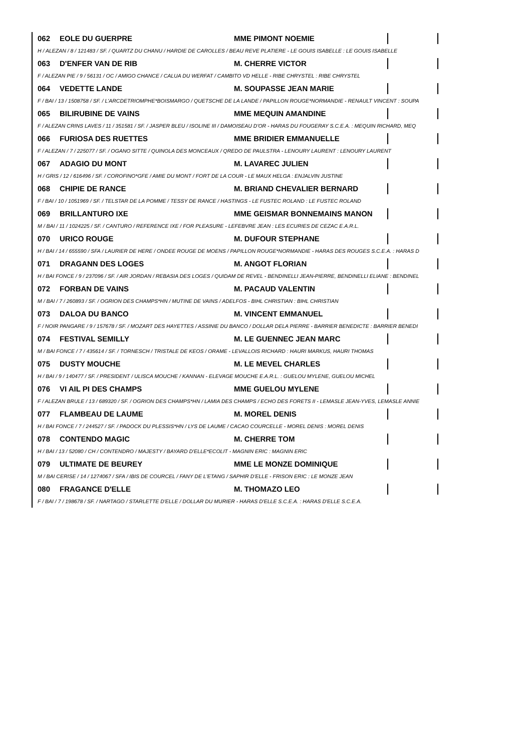062 EOLE DU GUERPRE MME PIMONT NOEMIE
H / ALEZAN / 8 / 121483 / SF. / QUARTZ DU CHANU / HARDIE DE CAROLLES / BEAU REVE PLATIERE - LE GOUIS ISABELLE : LE GOUIS ISABELLE
063 D'ENFER VAN DE RIB M. CHERRE VICTOR
F / ALEZAN PIE / 9 / 56131 / OC / AMIGO CHANCE / CALUA DU WERFAT / CAMBITO VD HELLE - RIBE CHRYSTEL : RIBE CHRYSTEL
064 VEDETTE LANDE M. SOUPASSE JEAN MARIE
F / BAI / 13 / 1508758 / SF. / L'ARCDETRIOMPHE*BOISMARGO / QUETSCHE DE LA LANDE / PAPILLON ROUGE*NORMANDIE - RENAULT VINCENT : SOUPA
065 BILIRUBINE DE VAINS MME MEQUIN AMANDINE
F / ALEZAN CRINS LAVES / 11 / 351581 / SF. / JASPER BLEU / ISOLINE III / DAMOISEAU D'OR - HARAS DU FOUGERAY S.C.E.A. : MEQUIN RICHARD, MEQ
066 FURIOSA DES RUETTES MME BRIDIER EMMANUELLE
F / ALEZAN / 7 / 225077 / SF. / OGANO SITTE / QUINOLA DES MONCEAUX / QREDO DE PAULSTRA - LENOURY LAURENT : LENOURY LAURENT
067 ADAGIO DU MONT M. LAVAREC JULIEN
H / GRIS / 12 / 616496 / SF. / COROFINO*GFE / AMIE DU MONT / FORT DE LA COUR - LE MAUX HELGA : ENJALVIN JUSTINE
068 CHIPIE DE RANCE M. BRIAND CHEVALIER BERNARD
F / BAI / 10 / 1051969 / SF. / TELSTAR DE LA POMME / TESSY DE RANCE / HASTINGS - LE FUSTEC ROLAND : LE FUSTEC ROLAND
069 BRILLANTURO IXE MME GEISMAR BONNEMAINS MANON
M / BAI / 11 / 1024225 / SF. / CANTURO / REFERENCE IXE / FOR PLEASURE - LEFEBVRE JEAN : LES ECURIES DE CEZAC E.A.R.L.
070 URICO ROUGE M. DUFOUR STEPHANE
H / BAI / 14 / 655590 / SFA / LAURIER DE HERE / ONDEE ROUGE DE MOENS / PAPILLON ROUGE*NORMANDIE - HARAS DES ROUGES S.C.E.A. : HARAS D
071 DRAGANN DES LOGES M. ANGOT FLORIAN
H / BAI FONCE / 9 / 237096 / SF. / AIR JORDAN / REBASIA DES LOGES / QUIDAM DE REVEL - BENDINELLI JEAN-PIERRE, BENDINELLI ELIANE : BENDINEL
072 FORBAN DE VAINS M. PACAUD VALENTIN
M / BAI / 7 / 260893 / SF. / OGRION DES CHAMPS*HN / MUTINE DE VAINS / ADELFOS - BIHL CHRISTIAN : BIHL CHRISTIAN
073 DALOA DU BANCO M. VINCENT EMMANUEL
F / NOIR PANGARE / 9 / 157678 / SF. / MOZART DES HAYETTES / ASSINIE DU BANCO / DOLLAR DELA PIERRE - BARRIER BENEDICTE : BARRIER BENEDI
074 FESTIVAL SEMILLY M. LE GUENNEC JEAN MARC
M / BAI FONCE / 7 / 435614 / SF. / TORNESCH / TRISTALE DE KEOS / ORAME - LEVALLOIS RICHARD : HAURI MARKUS, HAURI THOMAS
075 DUSTY MOUCHE M. LE MEVEL CHARLES
H / BAI / 9 / 140477 / SF. / PRESIDENT / ULISCA MOUCHE / KANNAN - ELEVAGE MOUCHE E.A.R.L. : GUELOU MYLENE, GUELOU MICHEL
076 VI AIL PI DES CHAMPS MME GUELOU MYLENE
F / ALEZAN BRULE / 13 / 689320 / SF. / OGRION DES CHAMPS*HN / LAMIA DES CHAMPS / ECHO DES FORETS II - LEMASLE JEAN-YVES, LEMASLE ANNIE
077 FLAMBEAU DE LAUME M. MOREL DENIS
H / BAI FONCE / 7 / 244527 / SF. / PADOCK DU PLESSIS*HN / LYS DE LAUME / CACAO COURCELLE - MOREL DENIS : MOREL DENIS
078 CONTENDO MAGIC M. CHERRE TOM
H / BAI / 13 / 52080 / CH / CONTENDRO / MAJESTY / BAYARD D'ELLE*ECOLIT - MAGNIN ERIC : MAGNIN ERIC
079 ULTIMATE DE BEUREY MME LE MONZE DOMINIQUE
M / BAI CERISE / 14 / 1274067 / SFA / IBIS DE COURCEL / FANY DE L'ETANG / SAPHIR D'ELLE - FRISON ERIC : LE MONZE JEAN
080 FRAGANCE D'ELLE M. THOMAZO LEO
F / BAI / 7 / 198678 / SF. / NARTAGO / STARLETTE D'ELLE / DOLLAR DU MURIER - HARAS D'ELLE S.C.E.A. : HARAS D'ELLE S.C.E.A.